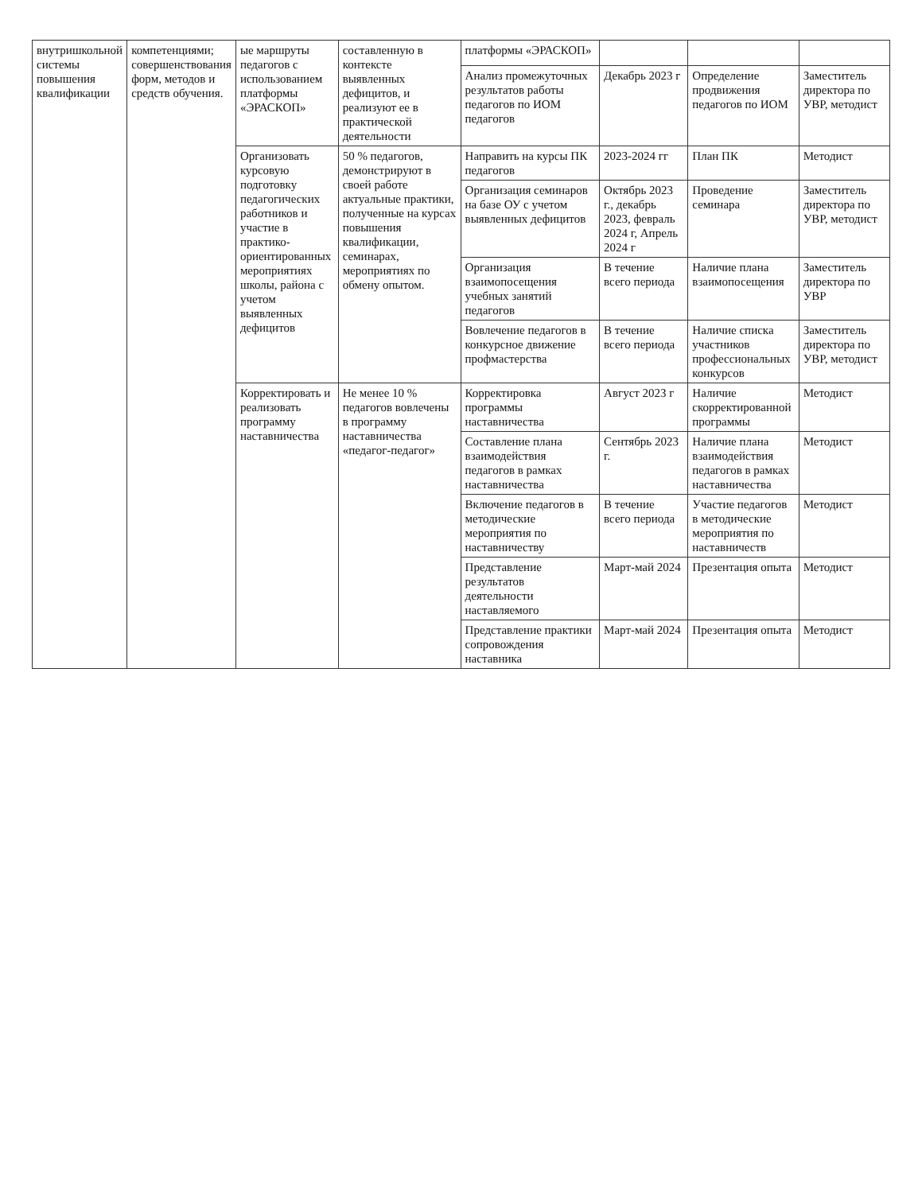| внутришкольной системы повышения квалификации | компетенциями; совершенствования форм, методов и средств обучения. | ые маршруты педагогов с использованием платформы «ЭРАСКОП» | составленную в контексте выявленных дефицитов, и реализуют ее в практической деятельности | платформы «ЭРАСКОП» | | | |
| | | | | Анализ промежуточных результатов работы педагогов по ИОМ педагогов | Декабрь 2023 г | Определение продвижения педагогов по ИОМ | Заместитель директора по УВР, методист |
| | | Организовать курсовую подготовку педагогических работников и участие в практико-ориентированных мероприятиях школы, района с учетом выявленных дефицитов | 50 % педагогов, демонстрируют в своей работе актуальные практики, полученные на курсах повышения квалификации, семинарах, мероприятиях по обмену опытом. | Направить на курсы ПК педагогов | 2023-2024 гг | План ПК | Методист |
| | | | | Организация семинаров на базе ОУ с учетом выявленных дефицитов | Октябрь 2023 г., декабрь 2023, февраль 2024 г, Апрель 2024 г | Проведение семинара | Заместитель директора по УВР, методист |
| | | | | Организация взаимопосещения учебных занятий педагогов | В течение всего периода | Наличие плана взаимопосещения | Заместитель директора по УВР |
| | | | | Вовлечение педагогов в конкурсное движение профмастерства | В течение всего периода | Наличие списка участников профессиональных конкурсов | Заместитель директора по УВР, методист |
| | | Корректировать и реализовать программу наставничества | Не менее 10 % педагогов вовлечены в программу наставничества «педагог-педагог» | Корректировка программы наставничества | Август 2023 г | Наличие скорректированной программы | Методист |
| | | | | Составление плана взаимодействия педагогов в рамках наставничества | Сентябрь 2023 г. | Наличие плана взаимодействия педагогов в рамках наставничества | Методист |
| | | | | Включение педагогов в методические мероприятия по наставничеству | В течение всего периода | Участие педагогов в методические мероприятия по наставничеств | Методист |
| | | | | Представление результатов деятельности наставляемого | Март-май 2024 | Презентация опыта | Методист |
| | | | | Представление практики сопровождения наставника | Март-май 2024 | Презентация опыта | Методист |